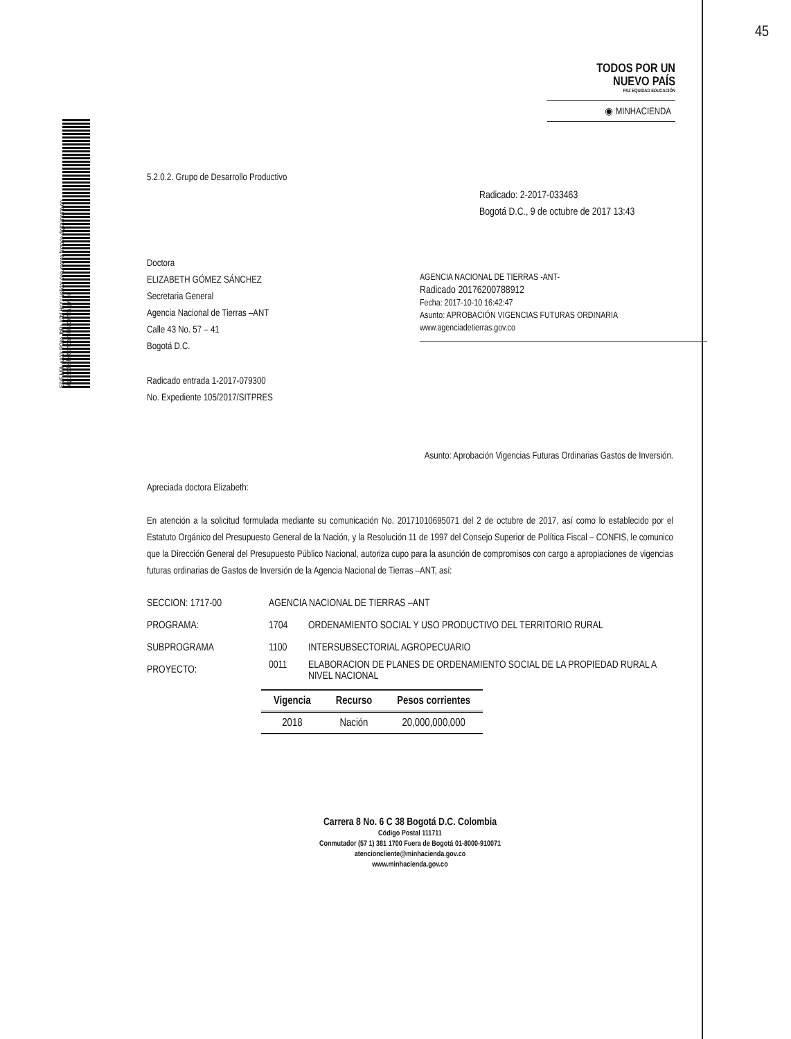EIVF kI9k wAXk POke JbR+ k0bl HnY= Validar documento firmado digitalmente en: http://sedeelectronica.minhacienda.gov.co
45
TODOS POR UN
NUEVO PAÍS
PAZ EQUIDAD EDUCACIÓN
◉ MINHACIENDA
Radicado: 2-2017-033463
Bogotá D.C., 9 de octubre de 2017 13:43
AGENCIA NACIONAL DE TIERRAS -ANT-
Radicado 20176200788912
Fecha: 2017-10-10 16:42:47
Asunto: APROBACIÓN VIGENCIAS FUTURAS ORDINARIA
www.agenciadetierras.gov.co
5.2.0.2. Grupo de Desarrollo Productivo
Doctora
ELIZABETH GÓMEZ SÁNCHEZ
Secretaria General
Agencia Nacional de Tierras –ANT
Calle 43 No. 57 – 41
Bogotá D.C.
Radicado entrada 1-2017-079300
No. Expediente 105/2017/SITPRES
Asunto: Aprobación Vigencias Futuras Ordinarias Gastos de Inversión.
Apreciada doctora Elizabeth:
En atención a la solicitud formulada mediante su comunicación No. 20171010695071 del 2 de octubre de 2017, así como lo establecido por el Estatuto Orgánico del Presupuesto General de la Nación, y la Resolución 11 de 1997 del Consejo Superior de Política Fiscal – CONFIS, le comunico que la Dirección General del Presupuesto Público Nacional, autoriza cupo para la asunción de compromisos con cargo a apropiaciones de vigencias futuras ordinarias de Gastos de Inversión de la Agencia Nacional de Tierras –ANT, así:
| SECCION: 1717-00 | AGENCIA NACIONAL DE TIERRAS –ANT | |
| PROGRAMA: | 1704 | ORDENAMIENTO SOCIAL Y USO PRODUCTIVO DEL TERRITORIO RURAL |
| SUBPROGRAMA | 1100 | INTERSUBSECTORIAL AGROPECUARIO |
| PROYECTO: | 0011 | ELABORACION DE PLANES DE ORDENAMIENTO SOCIAL DE LA PROPIEDAD RURAL A NIVEL NACIONAL |
| Vigencia | Recurso | Pesos corrientes |
| --- | --- | --- |
| 2018 | Nación | 20,000,000,000 |
Carrera 8 No. 6 C 38 Bogotá D.C. Colombia
Código Postal 111711
Conmutador (57 1) 381 1700 Fuera de Bogotá 01-8000-910071
atencioncliente@minhacienda.gov.co
www.minhacienda.gov.co